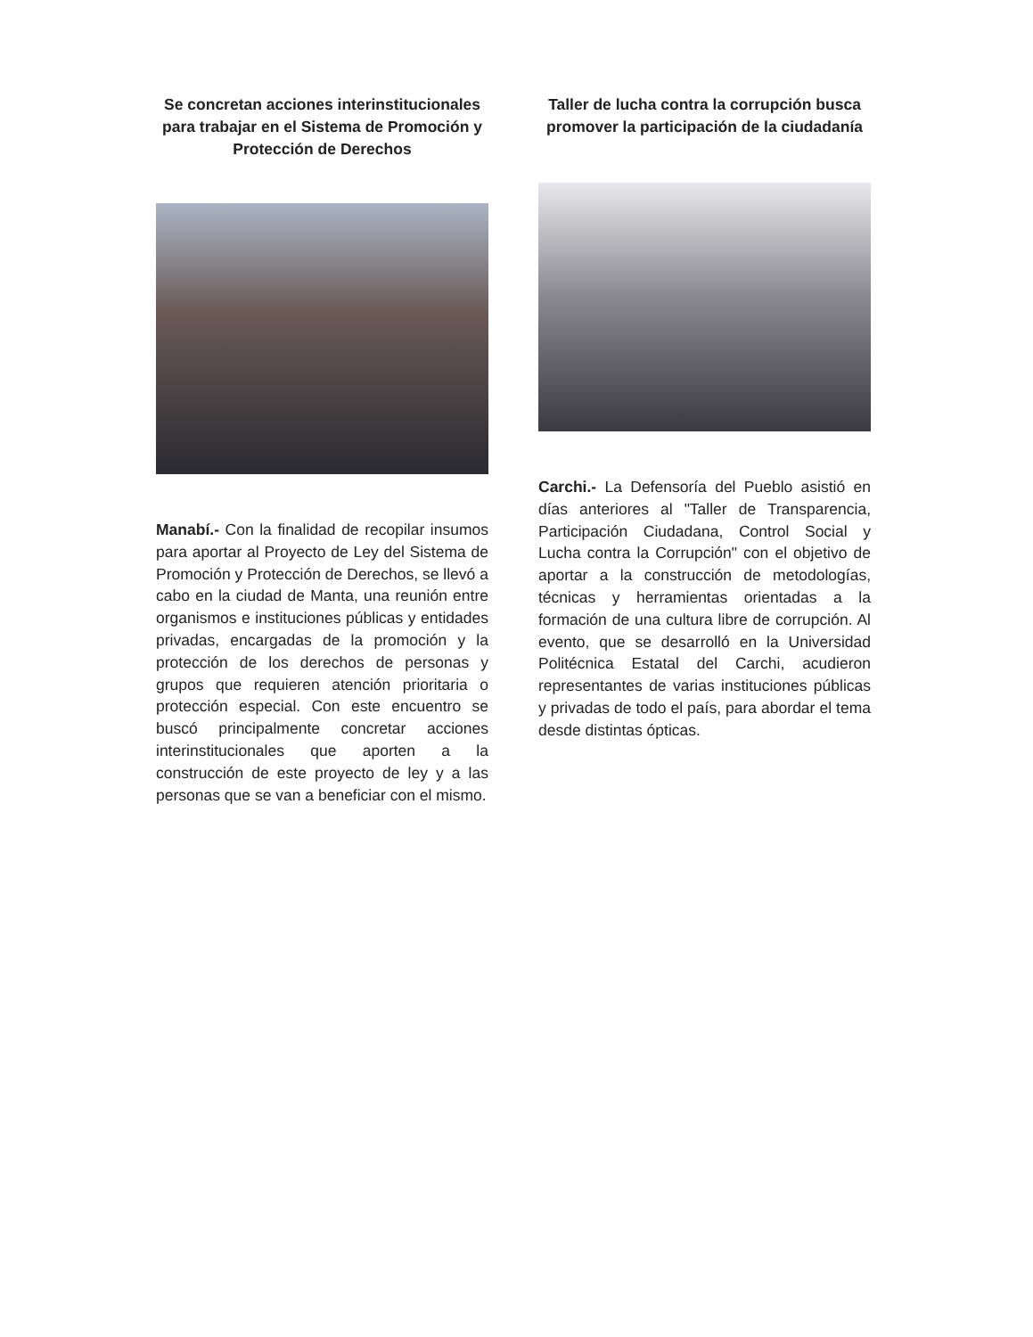Se concretan acciones interinstitucionales para trabajar en el Sistema de Promoción y Protección de Derechos
Manabí.- Con la finalidad de recopilar insumos para aportar al Proyecto de Ley del Sistema de Promoción y Protección de Derechos, se llevó a cabo en la ciudad de Manta, una reunión entre organismos e instituciones públicas y entidades privadas, encargadas de la promoción y la protección de los derechos de personas y grupos que requieren atención prioritaria o protección especial. Con este encuentro se buscó principalmente concretar acciones interinstitucionales que aporten a la construcción de este proyecto de ley y a las personas que se van a beneficiar con el mismo.
Taller de lucha contra la corrupción busca promover la participación de la ciudadanía
Carchi.- La Defensoría del Pueblo asistió en días anteriores al "Taller de Transparencia, Participación Ciudadana, Control Social y Lucha contra la Corrupción" con el objetivo de aportar a la construcción de metodologías, técnicas y herramientas orientadas a la formación de una cultura libre de corrupción. Al evento, que se desarrolló en la Universidad Politécnica Estatal del Carchi, acudieron representantes de varias instituciones públicas y privadas de todo el país, para abordar el tema desde distintas ópticas.